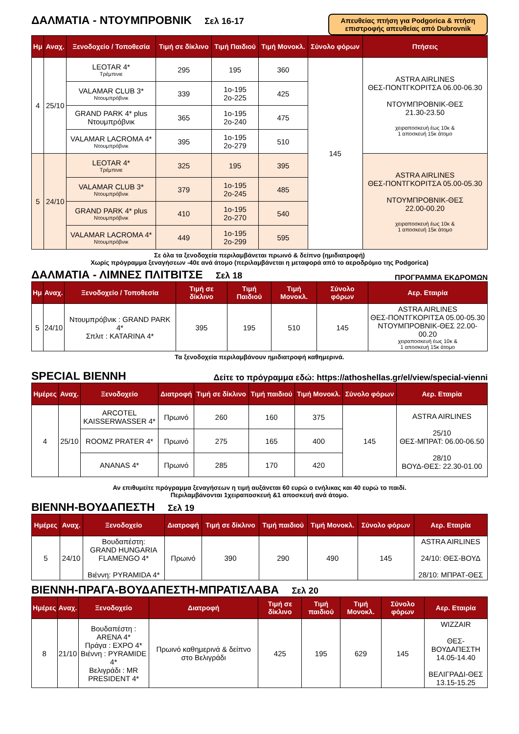Απευθείας πτήση για Podgorica & πτήση επιστροφής απευθείας από Dubrovnik
ΔΑΛΜΑΤΙΑ - ΝΤΟΥΜΠΡΟΒΝΙΚ Σελ 16-17
| Ημ | Αναχ. | Ξενοδοχείο / Τοποθεσία | Τιμή σε δίκλινο | Τιμή Παιδιού | Τιμή Μονοκλ. | Σύνολο φόρων | Πτήσεις |
| --- | --- | --- | --- | --- | --- | --- | --- |
| 4 | 25/10 | LEOTAR 4* Τρέμπινιε | 295 | 195 | 360 | 145 | ASTRA AIRLINES ΘΕΣ-ΠΟΝΤΓΚΟΡΙΤΣΑ 06.00-06.30 ΝΤΟΥΜΠΡΟΒΝΙΚ-ΘΕΣ 21.30-23.50 χειραποσκευή έως 10κ & 1 αποσκευή 15κ άτομο |
| | | VALAMAR CLUB 3* Ντουμπρόβνικ | 339 | 1ο-195 2ο-225 | 425 | | |
| | | GRAND PARK 4* plus Ντουμπρόβνικ | 365 | 1ο-195 2ο-240 | 475 | | |
| | | VALAMAR LACROMA 4* Ντουμπρόβνικ | 395 | 1ο-195 2ο-279 | 510 | | |
| 5 | 24/10 | LEOTAR 4* Τρέμπινιε | 325 | 195 | 395 | | ASTRA AIRLINES ΘΕΣ-ΠΟΝΤΓΚΟΡΙΤΣΑ 05.00-05.30 ΝΤΟΥΜΠΡΟΒΝΙΚ-ΘΕΣ 22.00-00.20 χειραποσκευή έως 10κ & 1 αποσκευή 15κ άτομο |
| | | VALAMAR CLUB 3* Ντουμπρόβνικ | 379 | 1ο-195 2ο-245 | 485 | | |
| | | GRAND PARK 4* plus Ντουμπρόβνικ | 410 | 1ο-195 2ο-270 | 540 | | |
| | | VALAMAR LACROMA 4* Ντουμπρόβνικ | 449 | 1ο-195 2ο-299 | 595 | | |
Σε όλα τα ξενοδοχεία περιλαμβάνεται πρωινό & δείπνο (ημιδιατροφή)
Χωρίς πρόγραμμα ξεναγήσεων -40ε ανά άτομο (περιλαμβάνεται η μεταφορά από το αεροδρόμιο της Podgorica)
ΔΑΛΜΑΤΙΑ - ΛΙΜΝΕΣ ΠΛΙΤΒΙΤΣΕ Σελ 18 ΠΡΟΓΡΑΜΜΑ ΕΚΔΡΟΜΩΝ
| Ημ | Αναχ. | Ξενοδοχείο / Τοποθεσία | Τιμή σε δίκλινο | Τιμή Παιδιού | Τιμή Μονοκλ. | Σύνολο φόρων | Αερ. Εταιρία |
| --- | --- | --- | --- | --- | --- | --- | --- |
| 5 | 24/10 | Ντουμπρόβνικ : GRAND PARK 4* Σπλιτ : KATARINA 4* | 395 | 195 | 510 | 145 | ASTRA AIRLINES ΘΕΣ-ΠΟΝΤΓΚΟΡΙΤΣΑ 05.00-05.30 ΝΤΟΥΜΠΡΟΒΝΙΚ-ΘΕΣ 22.00-00.20 χειραποσκευή έως 10κ & 1 αποσκευή 15κ άτομο |
Τα ξενοδοχεία περιλαμβάνουν ημιδιατροφή καθημερινά.
SPECIAL ΒΙΕΝΝΗ Δείτε το πρόγραμμα εδώ: https://athoshellas.gr/el/view/special-vienni
| Ημέρες | Αναχ. | Ξενοδοχείο | Διατροφή | Τιμή σε δίκλινο | Τιμή παιδιού | Τιμή Μονοκλ. | Σύνολο φόρων | Αερ. Εταιρία |
| --- | --- | --- | --- | --- | --- | --- | --- | --- |
| 4 | 25/10 | ARCOTEL KAISSERWASSER 4* | Πρωινό | 260 | 160 | 375 | 145 | ASTRA AIRLINES 25/10 ΘΕΣ-ΜΠΡΑΤ: 06.00-06.50 28/10 ΒΟΥΔ-ΘΕΣ: 22.30-01.00 |
| | | ROOMZ PRATER 4* | Πρωινό | 275 | 165 | 400 | | |
| | | ANANAS 4* | Πρωινό | 285 | 170 | 420 | | |
Αν επιθυμείτε πρόγραμμα ξεναγήσεων η τιμή αυξάνεται 60 ευρώ ο ενήλικας και 40 ευρώ το παιδί.
Περιλαμβάνονται 1χειραποσκευή &1 αποσκευή ανά άτομο.
ΒΙΕΝΝΗ-ΒΟΥΔΑΠΕΣΤΗ Σελ 19
| Ημέρες | Αναχ. | Ξενοδοχείο | Διατροφή | Τιμή σε δίκλινο | Τιμή παιδιού | Τιμή Μονοκλ. | Σύνολο φόρων | Αερ. Εταιρία |
| --- | --- | --- | --- | --- | --- | --- | --- | --- |
| 5 | 24/10 | Βουδαπέστη: GRAND HUNGARIA FLAMENGO 4* Βιέννη: PYRAMIDA 4* | Πρωινό | 390 | 290 | 490 | 145 | ASTRA AIRLINES 24/10: ΘΕΣ-ΒΟΥΔ 28/10: ΜΠΡΑΤ-ΘΕΣ |
ΒΙΕΝΝΗ-ΠΡΑΓΑ-ΒΟΥΔΑΠΕΣΤΗ-ΜΠΡΑΤΙΣΛΑΒΑ Σελ 20
| Ημέρες | Αναχ. | Ξενοδοχείο | Διατροφή | Τιμή σε δίκλινο | Τιμή παιδιού | Τιμή Μονοκλ. | Σύνολο φόρων | Αερ. Εταιρία |
| --- | --- | --- | --- | --- | --- | --- | --- | --- |
| 8 | 21/10 | Βουδαπέστη : ARENA 4* Πράγα : EXPO 4* Βιέννη : PYRAMIDE 4* Βελιγράδι : MR PRESIDENT 4* | Πρωινό καθημερινά & δείπνο στο Βελιγράδι | 425 | 195 | 629 | 145 | WIZZAIR ΘΕΣ-ΒΟΥΔΑΠΕΣΤΗ 14.05-14.40 ΒΕΛΙΓΡΑΔΙ-ΘΕΣ 13.15-15.25 |